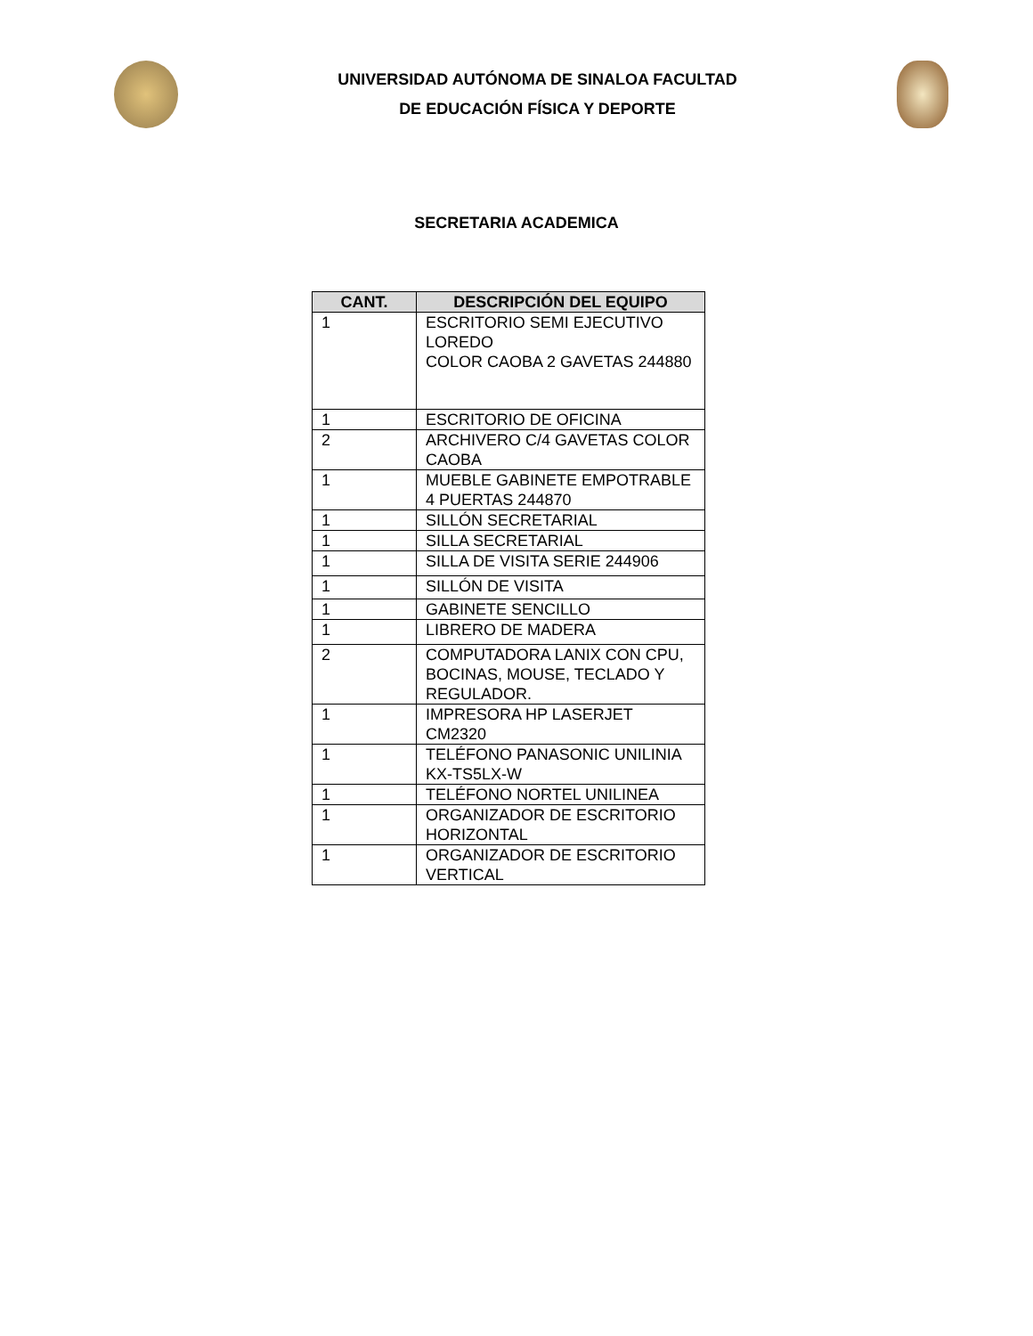UNIVERSIDAD AUTÓNOMA DE SINALOA FACULTAD
DE EDUCACIÓN FÍSICA Y DEPORTE
SECRETARIA ACADEMICA
| CANT. | DESCRIPCIÓN DEL EQUIPO |
| --- | --- |
| 1 | ESCRITORIO SEMI EJECUTIVO LOREDO COLOR CAOBA 2 GAVETAS 244880 |
| 1 | ESCRITORIO DE OFICINA |
| 2 | ARCHIVERO C/4 GAVETAS COLOR CAOBA |
| 1 | MUEBLE GABINETE EMPOTRABLE 4 PUERTAS 244870 |
| 1 | SILLÓN SECRETARIAL |
| 1 | SILLA SECRETARIAL |
| 1 | SILLA DE VISITA SERIE 244906 |
| 1 | SILLÓN DE VISITA |
| 1 | GABINETE SENCILLO |
| 1 | LIBRERO DE MADERA |
| 2 | COMPUTADORA LANIX CON CPU, BOCINAS, MOUSE, TECLADO Y REGULADOR. |
| 1 | IMPRESORA HP LASERJET CM2320 |
| 1 | TELÉFONO PANASONIC UNILINIA KX-TS5LX-W |
| 1 | TELÉFONO NORTEL UNILINEA |
| 1 | ORGANIZADOR DE ESCRITORIO HORIZONTAL |
| 1 | ORGANIZADOR DE ESCRITORIO VERTICAL |